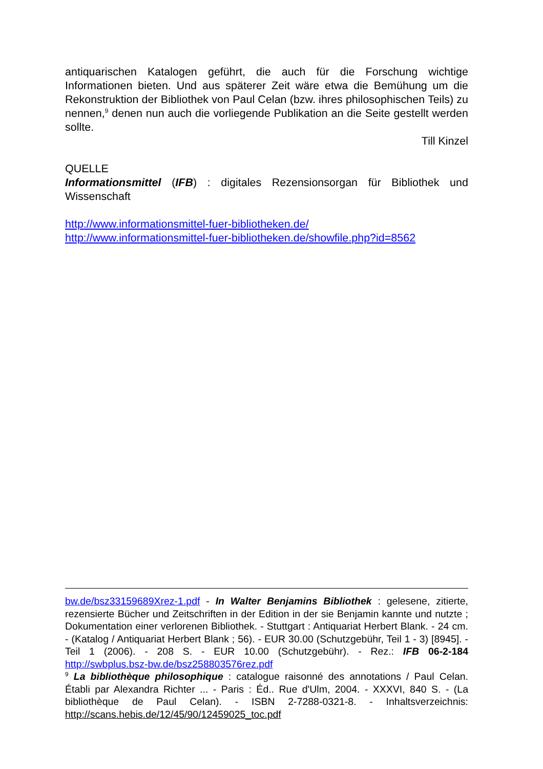antiquarischen Katalogen geführt, die auch für die Forschung wichtige Informationen bieten. Und aus späterer Zeit wäre etwa die Bemühung um die Rekonstruktion der Bibliothek von Paul Celan (bzw. ihres philosophischen Teils) zu nennen,<sup>9</sup> denen nun auch die vorliegende Publikation an die Seite gestellt werden sollte.
Till Kinzel
QUELLE
Informationsmittel (IFB) : digitales Rezensionsorgan für Bibliothek und Wissenschaft
http://www.informationsmittel-fuer-bibliotheken.de/
http://www.informationsmittel-fuer-bibliotheken.de/showfile.php?id=8562
bw.de/bsz33159689Xrez-1.pdf - In Walter Benjamins Bibliothek : gelesene, zitierte, rezensierte Bücher und Zeitschriften in der Edition in der sie Benjamin kannte und nutzte ; Dokumentation einer verlorenen Bibliothek. - Stuttgart : Antiquariat Herbert Blank. - 24 cm. - (Katalog / Antiquariat Herbert Blank ; 56). - EUR 30.00 (Schutzgebühr, Teil 1 - 3) [8945]. - Teil 1 (2006). - 208 S. - EUR 10.00 (Schutzgebühr). - Rez.: IFB 06-2-184 http://swbplus.bsz-bw.de/bsz258803576rez.pdf
<sup>9</sup> La bibliothèque philosophique : catalogue raisonné des annotations / Paul Celan. Établi par Alexandra Richter ... - Paris : Éd.. Rue d'Ulm, 2004. - XXXVI, 840 S. - (La bibliothèque de Paul Celan). - ISBN 2-7288-0321-8. - Inhaltsverzeichnis: http://scans.hebis.de/12/45/90/12459025_toc.pdf